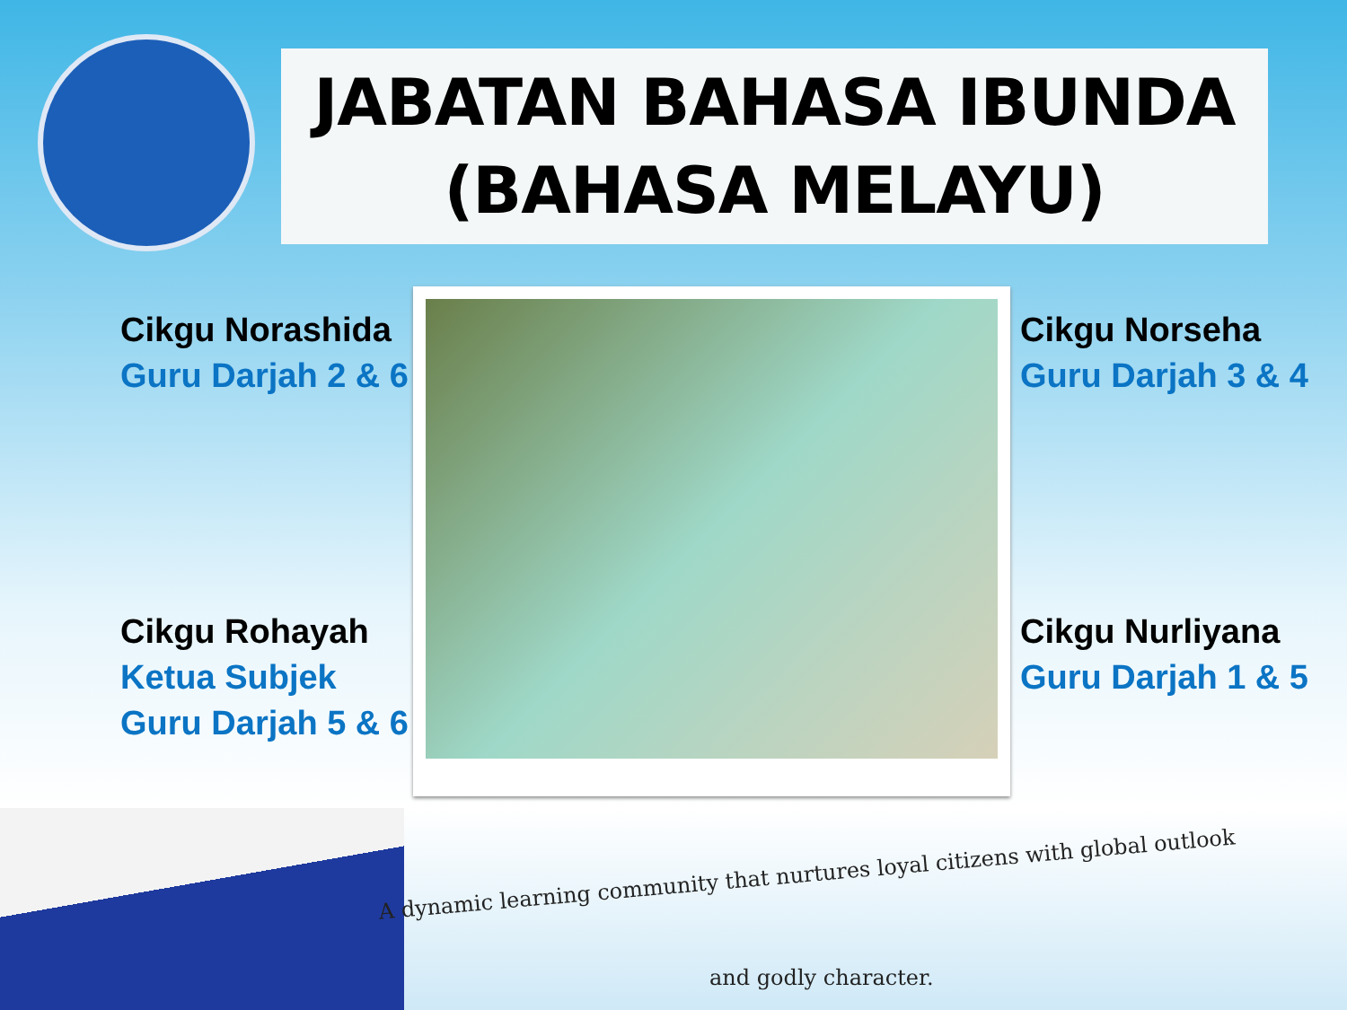JABATAN BAHASA IBUNDA
(BAHASA MELAYU)
Cikgu Norashida
Guru Darjah 2 & 6
Cikgu Norseha
Guru Darjah 3 & 4
Cikgu Rohayah
Ketua Subjek
Guru Darjah 5 & 6
Cikgu Nurliyana
Guru Darjah 1 & 5
A dynamic learning community that nurtures loyal citizens with global outlook
and godly character.